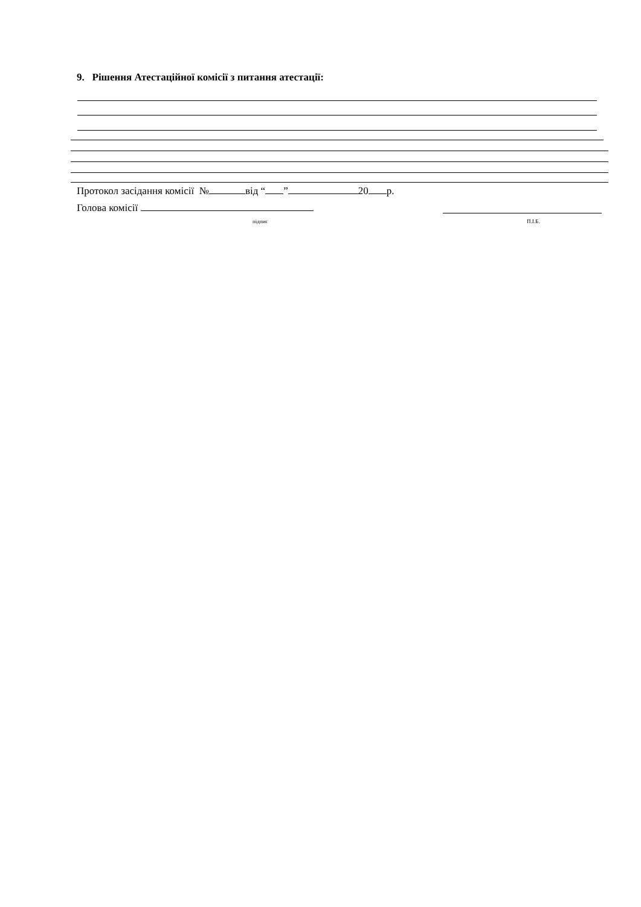9. Рішення Атестаційної комісії з питання атестації:
Протокол засідання комісії № від “ ” 20 р.
Голова комісії
підпис П.І.Б.